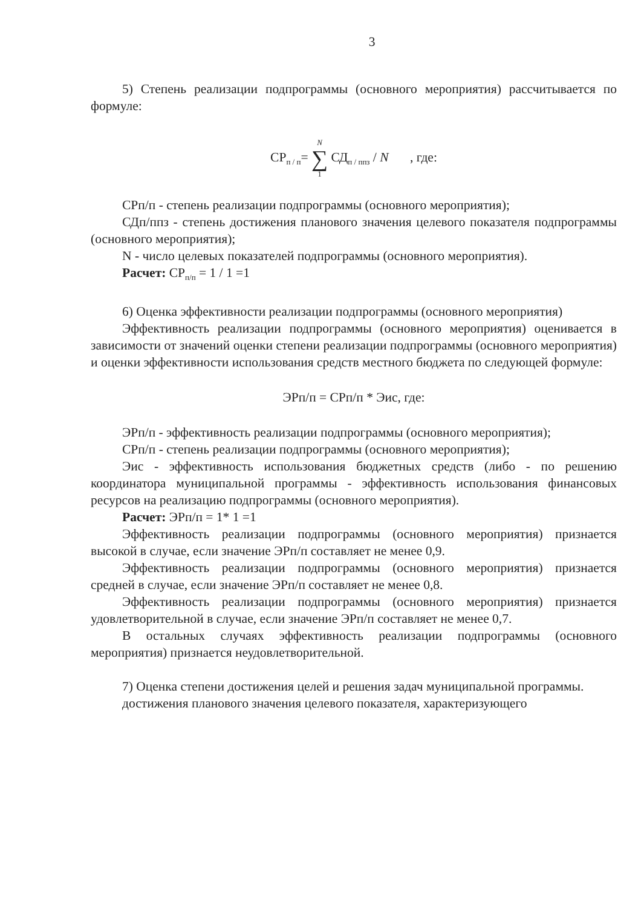3
5) Степень реализации подпрограммы (основного мероприятия) рассчитывается по формуле:
СР<sub>п / п</sub>= N ∑ 1 СД<sub>п / ппз</sub> / N , где:
СРп/п - степень реализации подпрограммы (основного мероприятия);
СДп/ппз - степень достижения планового значения целевого показателя подпрограммы (основного мероприятия);
N - число целевых показателей подпрограммы (основного мероприятия).
Расчет: СР<sub>п/п</sub> = 1 / 1 =1
6) Оценка эффективности реализации подпрограммы (основного мероприятия)
Эффективность реализации подпрограммы (основного мероприятия) оценивается в зависимости от значений оценки степени реализации подпрограммы (основного мероприятия) и оценки эффективности использования средств местного бюджета по следующей формуле:
ЭРп/п = СРп/п * Эис, где:
ЭРп/п - эффективность реализации подпрограммы (основного мероприятия);
СРп/п - степень реализации подпрограммы (основного мероприятия);
Эис - эффективность использования бюджетных средств (либо - по решению координатора муниципальной программы - эффективность использования финансовых ресурсов на реализацию подпрограммы (основного мероприятия).
Расчет: ЭРп/п = 1* 1 =1
Эффективность реализации подпрограммы (основного мероприятия) признается высокой в случае, если значение ЭРп/п составляет не менее 0,9.
Эффективность реализации подпрограммы (основного мероприятия) признается средней в случае, если значение ЭРп/п составляет не менее 0,8.
Эффективность реализации подпрограммы (основного мероприятия) признается удовлетворительной в случае, если значение ЭРп/п составляет не менее 0,7.
В остальных случаях эффективность реализации подпрограммы (основного мероприятия) признается неудовлетворительной.
7) Оценка степени достижения целей и решения задач муниципальной программы.
достижения планового значения целевого показателя, характеризующего